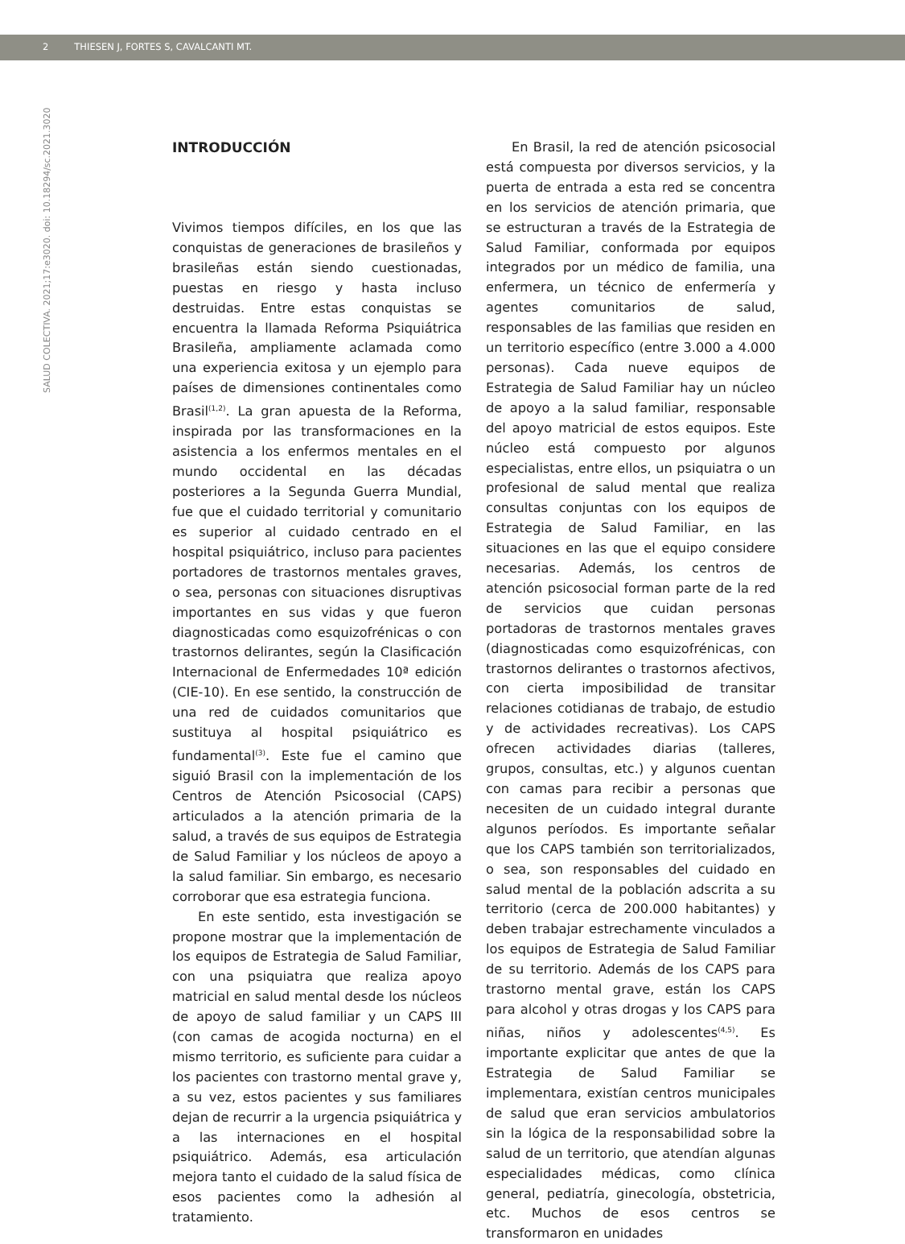2 THIESEN J, FORTES S, CAVALCANTI MT.
SALUD COLECTIVA. 2021;17:e3020. doi: 10.18294/sc.2021.3020
INTRODUCCIÓN
Vivimos tiempos difíciles, en los que las conquistas de generaciones de brasileños y brasileñas están siendo cuestionadas, puestas en riesgo y hasta incluso destruidas. Entre estas conquistas se encuentra la llamada Reforma Psiquiátrica Brasileña, ampliamente aclamada como una experiencia exitosa y un ejemplo para países de dimensiones continentales como Brasil<sup>(1,2)</sup>. La gran apuesta de la Reforma, inspirada por las transformaciones en la asistencia a los enfermos mentales en el mundo occidental en las décadas posteriores a la Segunda Guerra Mundial, fue que el cuidado territorial y comunitario es superior al cuidado centrado en el hospital psiquiátrico, incluso para pacientes portadores de trastornos mentales graves, o sea, personas con situaciones disruptivas importantes en sus vidas y que fueron diagnosticadas como esquizofrénicas o con trastornos delirantes, según la Clasificación Internacional de Enfermedades 10ª edición (CIE-10). En ese sentido, la construcción de una red de cuidados comunitarios que sustituya al hospital psiquiátrico es fundamental<sup>(3)</sup>. Este fue el camino que siguió Brasil con la implementación de los Centros de Atención Psicosocial (CAPS) articulados a la atención primaria de la salud, a través de sus equipos de Estrategia de Salud Familiar y los núcleos de apoyo a la salud familiar. Sin embargo, es necesario corroborar que esa estrategia funciona.
En este sentido, esta investigación se propone mostrar que la implementación de los equipos de Estrategia de Salud Familiar, con una psiquiatra que realiza apoyo matricial en salud mental desde los núcleos de apoyo de salud familiar y un CAPS III (con camas de acogida nocturna) en el mismo territorio, es suficiente para cuidar a los pacientes con trastorno mental grave y, a su vez, estos pacientes y sus familiares dejan de recurrir a la urgencia psiquiátrica y a las internaciones en el hospital psiquiátrico. Además, esa articulación mejora tanto el cuidado de la salud física de esos pacientes como la adhesión al tratamiento.
En Brasil, la red de atención psicosocial está compuesta por diversos servicios, y la puerta de entrada a esta red se concentra en los servicios de atención primaria, que se estructuran a través de la Estrategia de Salud Familiar, conformada por equipos integrados por un médico de familia, una enfermera, un técnico de enfermería y agentes comunitarios de salud, responsables de las familias que residen en un territorio específico (entre 3.000 a 4.000 personas). Cada nueve equipos de Estrategia de Salud Familiar hay un núcleo de apoyo a la salud familiar, responsable del apoyo matricial de estos equipos. Este núcleo está compuesto por algunos especialistas, entre ellos, un psiquiatra o un profesional de salud mental que realiza consultas conjuntas con los equipos de Estrategia de Salud Familiar, en las situaciones en las que el equipo considere necesarias. Además, los centros de atención psicosocial forman parte de la red de servicios que cuidan personas portadoras de trastornos mentales graves (diagnosticadas como esquizofrénicas, con trastornos delirantes o trastornos afectivos, con cierta imposibilidad de transitar relaciones cotidianas de trabajo, de estudio y de actividades recreativas). Los CAPS ofrecen actividades diarias (talleres, grupos, consultas, etc.) y algunos cuentan con camas para recibir a personas que necesiten de un cuidado integral durante algunos períodos. Es importante señalar que los CAPS también son territorializados, o sea, son responsables del cuidado en salud mental de la población adscrita a su territorio (cerca de 200.000 habitantes) y deben trabajar estrechamente vinculados a los equipos de Estrategia de Salud Familiar de su territorio. Además de los CAPS para trastorno mental grave, están los CAPS para alcohol y otras drogas y los CAPS para niñas, niños y adolescentes<sup>(4,5)</sup>. Es importante explicitar que antes de que la Estrategia de Salud Familiar se implementara, existían centros municipales de salud que eran servicios ambulatorios sin la lógica de la responsabilidad sobre la salud de un territorio, que atendían algunas especialidades médicas, como clínica general, pediatría, ginecología, obstetricia, etc. Muchos de esos centros se transformaron en unidades